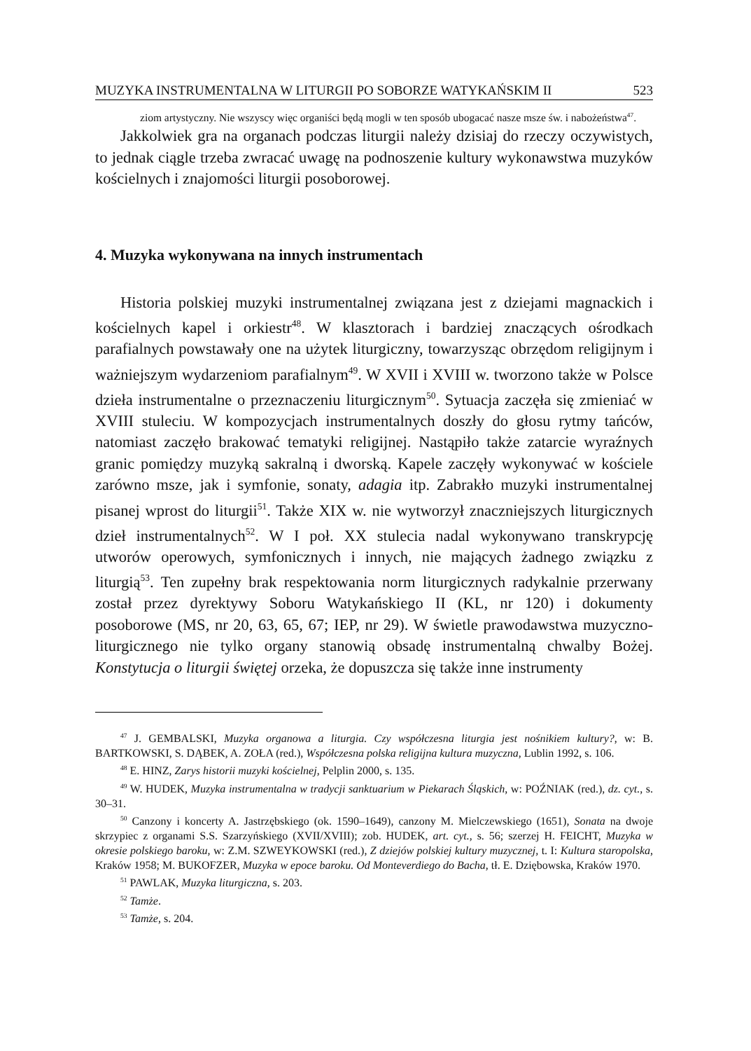MUZYKA INSTRUMENTALNA W LITURGII PO SOBORZE WATYKAŃSKIM II 523
ziom artystyczny. Nie wszyscy więc organiści będą mogli w ten sposób ubogacać nasze msze św. i nabożeństwa<sup>47</sup>.
Jakkolwiek gra na organach podczas liturgii należy dzisiaj do rzeczy oczywistych, to jednak ciągle trzeba zwracać uwagę na podnoszenie kultury wykonawstwa muzyków kościelnych i znajomości liturgii posoborowej.
4. Muzyka wykonywana na innych instrumentach
Historia polskiej muzyki instrumentalnej związana jest z dziejami magnackich i kościelnych kapel i orkiestr<sup>48</sup>. W klasztorach i bardziej znaczących ośrodkach parafialnych powstawały one na użytek liturgiczny, towarzysząc obrzędom religijnym i ważniejszym wydarzeniom parafialnym<sup>49</sup>. W XVII i XVIII w. tworzono także w Polsce dzieła instrumentalne o przeznaczeniu liturgicznym<sup>50</sup>. Sytuacja zaczęła się zmieniać w XVIII stuleciu. W kompozycjach instrumentalnych doszły do głosu rytmy tańców, natomiast zaczęło brakować tematyki religijnej. Nastąpiło także zatarcie wyraźnych granic pomiędzy muzyką sakralną i dworską. Kapele zaczęły wykonywać w kościele zarówno msze, jak i symfonie, sonaty, adagia itp. Zabrakło muzyki instrumentalnej pisanej wprost do liturgii<sup>51</sup>. Także XIX w. nie wytworzył znaczniejszych liturgicznych dzieł instrumentalnych<sup>52</sup>. W I poł. XX stulecia nadal wykonywano transkrypcję utworów operowych, symfonicznych i innych, nie mających żadnego związku z liturgią<sup>53</sup>. Ten zupełny brak respektowania norm liturgicznych radykalnie przerwany został przez dyrektywy Soboru Watykańskiego II (KL, nr 120) i dokumenty posoborowe (MS, nr 20, 63, 65, 67; IEP, nr 29). W świetle prawodawstwa muzyczno-liturgicznego nie tylko organy stanowią obsadę instrumentalną chwalby Bożej. Konstytucja o liturgii świętej orzeka, że dopuszcza się także inne instrumenty
<sup>47</sup> J. GEMBALSKI, Muzyka organowa a liturgia. Czy współczesna liturgia jest nośnikiem kultury?, w: B. BARTKOWSKI, S. DĄBEK, A. ZOŁA (red.), Współczesna polska religijna kultura muzyczna, Lublin 1992, s. 106.
<sup>48</sup> E. HINZ, Zarys historii muzyki kościelnej, Pelplin 2000, s. 135.
<sup>49</sup> W. HUDEK, Muzyka instrumentalna w tradycji sanktuarium w Piekarach Śląskich, w: POŹNIAK (red.), dz. cyt., s. 30–31.
<sup>50</sup> Canzony i koncerty A. Jastrzębskiego (ok. 1590–1649), canzony M. Mielczewskiego (1651), Sonata na dwoje skrzypiec z organami S.S. Szarzyńskiego (XVII/XVIII); zob. HUDEK, art. cyt., s. 56; szerzej H. FEICHT, Muzyka w okresie polskiego baroku, w: Z.M. SZWEYKOWSKI (red.), Z dziejów polskiej kultury muzycznej, t. I: Kultura staropolska, Kraków 1958; M. BUKOFZER, Muzyka w epoce baroku. Od Monteverdiego do Bacha, tł. E. Dzięb­owska, Kraków 1970.
<sup>51</sup> PAWLAK, Muzyka liturgiczna, s. 203.
<sup>52</sup> Tamże.
<sup>53</sup> Tamże, s. 204.